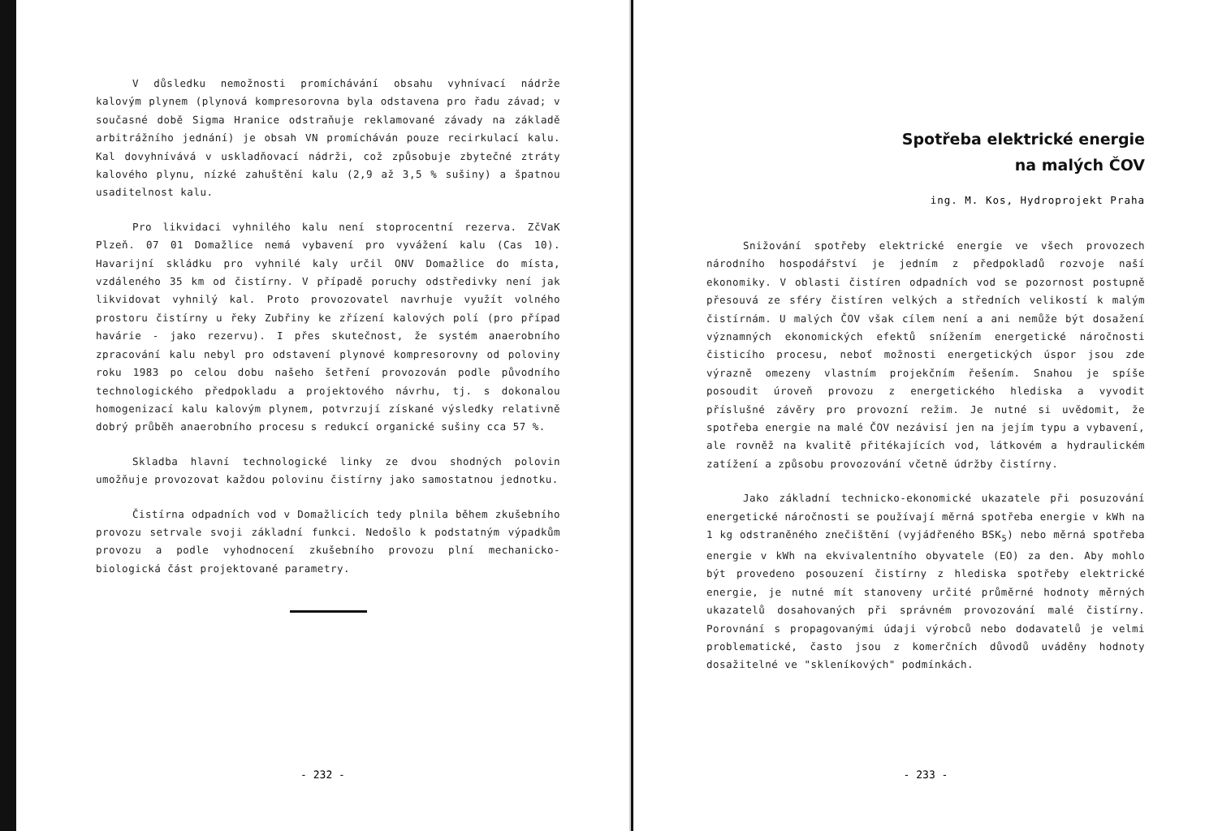V důsledku nemožnosti promíchávání obsahu vyhnívací nádrže kalovým plynem (plynová kompresorovna byla odstavena pro řadu závad; v současné době Sigma Hranice odstraňuje reklamované závady na základě arbitrážního jednání) je obsah VN promícháván pouze recirkulací kalu. Kal dovyhnívává v uskladňovací nádrži, což způsobuje zbytečné ztráty kalového plynu, nízké zahuštění kalu (2,9 až 3,5 % sušiny) a špatnou usaditelnost kalu.
Pro likvidaci vyhnilého kalu není stoprocentní rezerva. ZčVaK Plzeň. 07 01 Domažlice nemá vybavení pro vyvážení kalu (Cas 10). Havarijní skládku pro vyhnilé kaly určil ONV Domažlice do místa, vzdáleného 35 km od čistírny. V případě poruchy odstředivky není jak likvidovat vyhnilý kal. Proto provozovatel navrhuje využít volného prostoru čistírny u řeky Zubřiny ke zřízení kalových polí (pro případ havárie - jako rezervu). I přes skutečnost, že systém anaerobního zpracování kalu nebyl pro odstavení plynové kompresorovny od poloviny roku 1983 po celou dobu našeho šetření provozován podle původního technologického předpokladu a projektového návrhu, tj. s dokonalou homogenizací kalu kalovým plynem, potvrzují získané výsledky relativně dobrý průběh anaerobního procesu s redukcí organické sušiny cca 57 %.
Skladba hlavní technologické linky ze dvou shodných polovin umožňuje provozovat každou polovinu čistírny jako samostatnou jednotku.
Čistírna odpadních vod v Domažlicích tedy plnila během zkušebního provozu setrvale svoji základní funkci. Nedošlo k podstatným výpadkům provozu a podle vyhodnocení zkušebního provozu plní mechanicko-biologická část projektované parametry.
- 232 -
Spotřeba elektrické energie
na malých ČOV
ing. M. Kos, Hydroprojekt Praha
Snižování spotřeby elektrické energie ve všech provozech národního hospodářství je jedním z předpokladů rozvoje naší ekonomiky. V oblasti čistíren odpadních vod se pozornost postupně přesouvá ze sféry čistíren velkých a středních velikostí k malým čistírnám. U malých ČOV však cílem není a ani nemůže být dosažení významných ekonomických efektů snížením energetické náročnosti čisticího procesu, neboť možnosti energetických úspor jsou zde výrazně omezeny vlastním projekčním řešením. Snahou je spíše posoudit úroveň provozu z energetického hlediska a vyvodit příslušné závěry pro provozní režim. Je nutné si uvědomit, že spotřeba energie na malé ČOV nezávisí jen na jejím typu a vybavení, ale rovněž na kvalitě přitékajících vod, látkovém a hydraulickém zatížení a způsobu provozování včetně údržby čistírny.
Jako základní technicko-ekonomické ukazatele při posuzování energetické náročnosti se používají měrná spotřeba energie v kWh na 1 kg odstraněného znečištění (vyjádřeného BSK<sub>5</sub>) nebo měrná spotřeba energie v kWh na ekvivalentního obyvatele (EO) za den. Aby mohlo být provedeno posouzení čistírny z hlediska spotřeby elektrické energie, je nutné mít stanoveny určité průměrné hodnoty měrných ukazatelů dosahovaných při správném provozování malé čistírny. Porovnání s propagovanými údaji výrobců nebo dodavatelů je velmi problematické, často jsou z komerčních důvodů uváděny hodnoty dosažitelné ve "skleníkových" podmínkách.
- 233 -